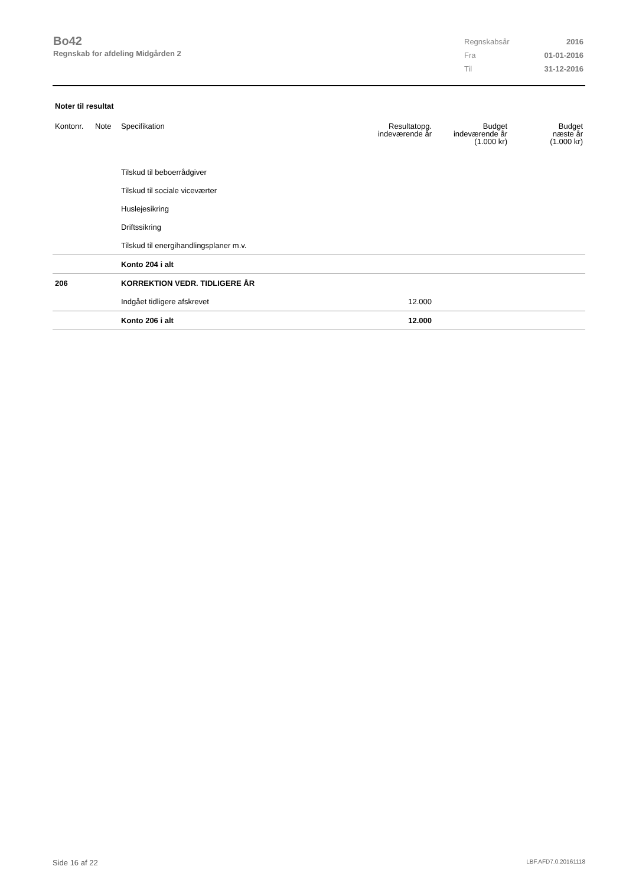Bo42
Regnskab for afdeling Midgården 2
| Regnskabsår | 2016 |
| Fra | 01-01-2016 |
| Til | 31-12-2016 |
Noter til resultat
| Kontonr. | Note | Specifikation | Resultatopg. indeværende år | Budget indeværende år (1.000 kr) | Budget næste år (1.000 kr) |
| --- | --- | --- | --- | --- | --- |
| | | Tilskud til beboerrådgiver | | | |
| | | Tilskud til sociale viceværter | | | |
| | | Huslejesikring | | | |
| | | Driftssikring | | | |
| | | Tilskud til energihandlingsplaner m.v. | | | |
| | | Konto 204 i alt | | | |
| 206 | | KORREKTION VEDR. TIDLIGERE ÅR | | | |
| | | Indgået tidligere afskrevet | 12.000 | | |
| | | Konto 206 i alt | 12.000 | | |
Side 16 af 22 LBF.AFD7.0.20161118